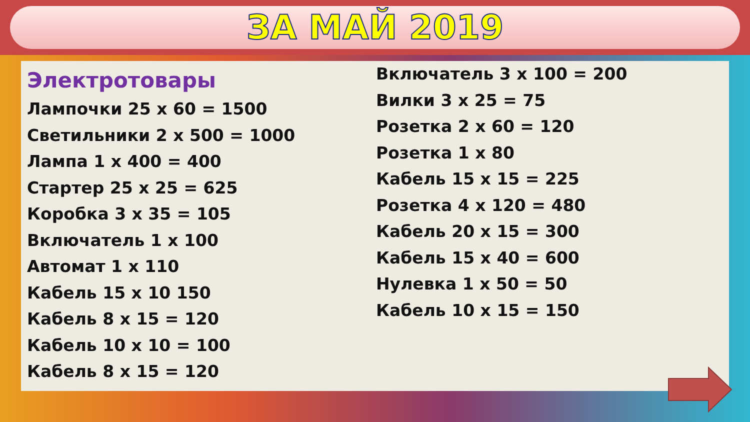ЗА МАЙ 2019
Электротовары
Лампочки 25 х 60 = 1500
Светильники 2 х 500 = 1000
Лампа 1 х 400 = 400
Стартер 25 х 25 = 625
Коробка 3 х 35 = 105
Включатель 1 х 100
Автомат 1 х 110
Кабель 15 х 10 150
Кабель 8 х 15 = 120
Кабель 10 х 10 = 100
Кабель 8 х 15 = 120
Включатель 3 х 100 = 200
Вилки 3 х 25 = 75
Розетка 2 х 60 = 120
Розетка 1 х 80
Кабель 15 х 15 = 225
Розетка 4 х 120 = 480
Кабель 20 х 15 = 300
Кабель 15 х 40 = 600
Нулевка 1 х 50 = 50
Кабель 10 х 15 = 150